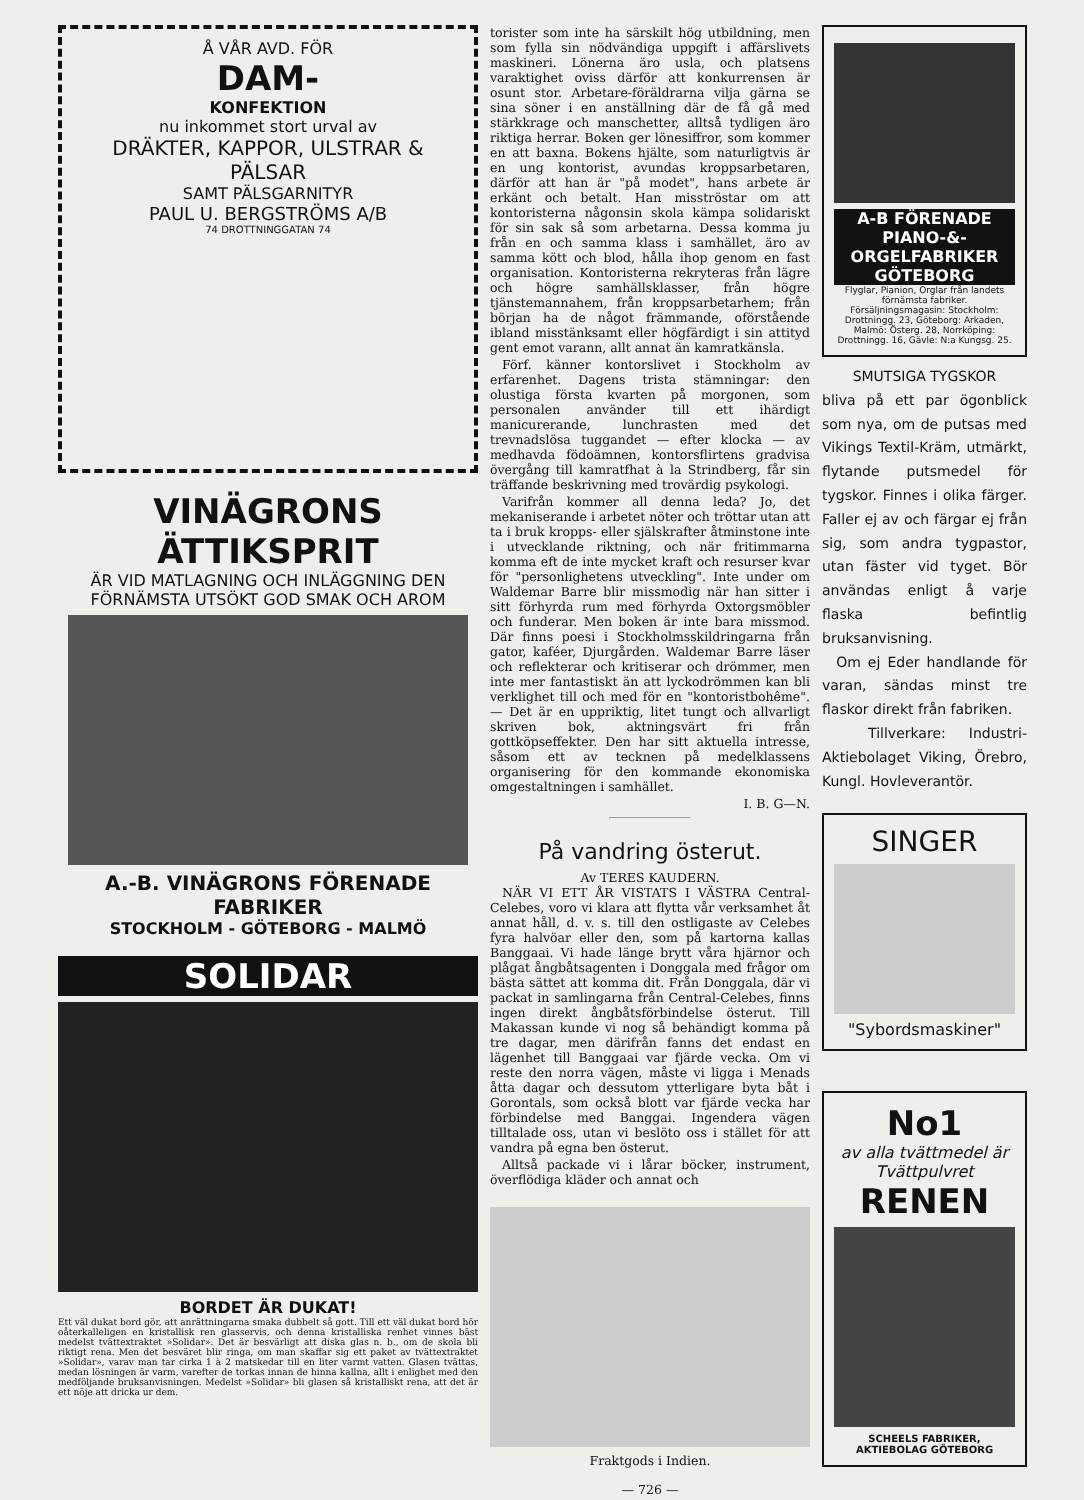Å VÅR AVD. FÖR
DAM-
KONFEKTION
nu inkommet stort urval av
DRÄKTER, KAPPOR, ULSTRAR & PÄLSAR
SAMT PÄLSGARNITYR
PAUL U. BERGSTRÖMS A/B
74 DROTTNINGGATAN 74
VINÄGRONS ÄTTIKSPRIT
ÄR VID MATLAGNING OCH INLÄGGNING DEN FÖRNÄMSTA UTSÖKT GOD SMAK OCH AROM
A.-B. VINÄGRONS FÖRENADE FABRIKER
STOCKHOLM - GÖTEBORG - MALMÖ
SOLIDAR
BORDET ÄR DUKAT!
Ett väl dukat bord gör, att anrättningarna smaka dubbelt så gott. Till ett väl dukat bord hör oåterkalleligen en kristallisk ren glasservis, och denna kristalliska renhet vinnes bäst medelst tvättextraktet »Solidar». Det är besvärligt att diska glas n. b., om de skola bli riktigt rena. Men det besväret blir ringa, om man skaffar sig ett paket av tvättextraktet »Solidar», varav man tar cirka 1 à 2 matskedar till en liter varmt vatten. Glasen tvättas, medan lösningen är varm, varefter de torkas innan de hinna kallna, allt i enlighet med den medföljande bruksanvisningen. Medelst »Solidar» bli glasen så kristalliskt rena, att det är ett nöje att dricka ur dem.
torister som inte ha särskilt hög utbildning, men som fylla sin nödvändiga uppgift i affärslivets maskineri. Lönerna äro usla, och platsens varaktighet oviss därför att konkurrensen är osunt stor. Arbetare-föräldrarna vilja gärna se sina söner i en anställning där de få gå med stärkkrage och manschetter, alltså tydligen äro riktiga herrar. Boken ger lönesiffror, som kommer en att baxna. Bokens hjälte, som naturligtvis är en ung kontorist, avundas kroppsarbetaren, därför att han är "på modet", hans arbete är erkänt och betalt. Han misströstar om att kontoristerna någonsin skola kämpa solidariskt för sin sak så som arbetarna. Dessa komma ju från en och samma klass i samhället, äro av samma kött och blod, hålla ihop genom en fast organisation. Kontoristerna rekryteras från lägre och högre samhällsklasser, från högre tjänstemannahem, från kroppsarbetarhem; från början ha de något främmande, oförstående ibland misstänksamt eller högfärdigt i sin attityd gent emot varann, allt annat än kamratkänsla.
Förf. känner kontorslivet i Stockholm av erfarenhet. Dagens trista stämningar: den olustiga första kvarten på morgonen, som personalen använder till ett ihärdigt manicurerande, lunchrasten med det trevnadslösa tuggandet — efter klocka — av medhavda födoämnen, kontorsflirtens gradvisa övergång till kamratfhat à la Strindberg, får sin träffande beskrivning med trovärdig psykologi.
Varifrån kommer all denna leda? Jo, det mekaniserande i arbetet nöter och tröttar utan att ta i bruk kropps- eller själskrafter åtminstone inte i utvecklande riktning, och när fritimmarna komma eft de inte mycket kraft och resurser kvar för "personlighetens utveckling". Inte under om Waldemar Barre blir missmodig när han sitter i sitt förhyrda rum med förhyrda Oxtorgsmöbler och funderar. Men boken är inte bara missmod. Där finns poesi i Stockholmsskildringarna från gator, kaféer, Djurgården. Waldemar Barre läser och reflekterar och kritiserar och drömmer, men inte mer fantastiskt än att lyckodrömmen kan bli verklighet till och med för en "kontoristbohême". — Det är en uppriktig, litet tungt och allvarligt skriven bok, aktningsvärt fri från gottköpseffekter. Den har sitt aktuella intresse, såsom ett av tecknen på medelklassens organisering för den kommande ekonomiska omgestaltningen i samhället.
I. B. G—N.
På vandring österut.
Av TERES KAUDERN.
NÄR VI ETT ÅR VISTATS I VÄSTRA Central-Celebes, voro vi klara att flytta vår verksamhet åt annat håll, d. v. s. till den ostligaste av Celebes fyra halvöar eller den, som på kartorna kallas Banggaai. Vi hade länge brytt våra hjärnor och plågat ångbåtsagenten i Donggala med frågor om bästa sättet att komma dit. Från Donggala, där vi packat in samlingarna från Central-Celebes, finns ingen direkt ångbåtsförbindelse österut. Till Makassan kunde vi nog så behändigt komma på tre dagar, men därifrån fanns det endast en lägenhet till Banggaai var fjärde vecka. Om vi reste den norra vägen, måste vi ligga i Menads åtta dagar och dessutom ytterligare byta båt i Gorontals, som också blott var fjärde vecka har förbindelse med Banggai. Ingendera vägen tilltalade oss, utan vi beslöto oss i stället för att vandra på egna ben österut.
Alltså packade vi i lårar böcker, instrument, överflödiga kläder och annat och
Fraktgods i Indien.
— 726 —
A-B FÖRENADE PIANO-&-ORGELFABRIKER GÖTEBORG
Flyglar, Pianion, Orglar från landets förnämsta fabriker. Försäljningsmagasin: Stockholm: Drottningg. 23, Göteborg: Arkaden, Malmö: Österg. 28, Norrköping: Drottningg. 16, Gävle: N:a Kungsg. 25.
SMUTSIGA TYGSKOR
bliva på ett par ögonblick som nya, om de putsas med Vikings Textil-Kräm, utmärkt, flytande putsmedel för tygskor. Finnes i olika färger. Faller ej av och färgar ej från sig, som andra tygpastor, utan fäster vid tyget. Bör användas enligt å varje flaska befintlig bruksanvisning.
Om ej Eder handlande för varan, sändas minst tre flaskor direkt från fabriken.
Tillverkare: Industri-Aktiebolaget Viking, Örebro, Kungl. Hovleverantör.
SINGER
"Sybordsmaskiner"
No1
av alla tvättmedel är Tvättpulvret
RENEN
SCHEELS FABRIKER, AKTIEBOLAG GÖTEBORG